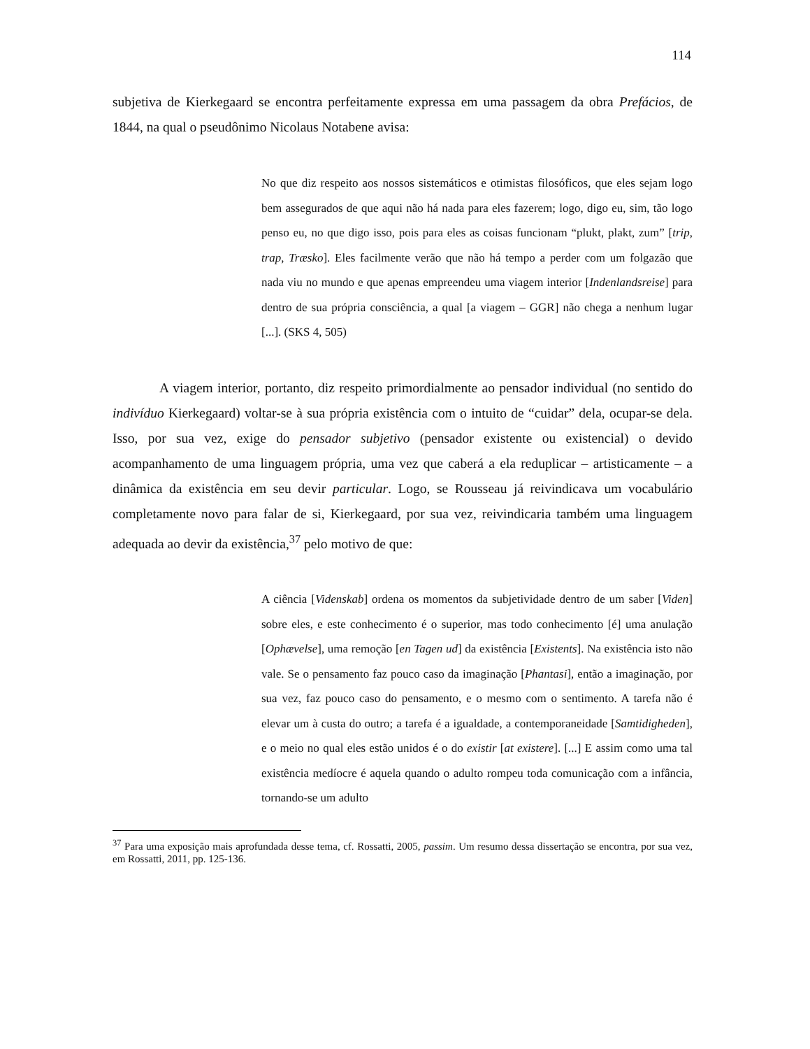114
subjetiva de Kierkegaard se encontra perfeitamente expressa em uma passagem da obra Prefácios, de 1844, na qual o pseudônimo Nicolaus Notabene avisa:
No que diz respeito aos nossos sistemáticos e otimistas filosóficos, que eles sejam logo bem assegurados de que aqui não há nada para eles fazerem; logo, digo eu, sim, tão logo penso eu, no que digo isso, pois para eles as coisas funcionam “plukt, plakt, zum” [trip, trap, Træsko]. Eles facilmente verão que não há tempo a perder com um folgazão que nada viu no mundo e que apenas empreendeu uma viagem interior [Indenlandsreise] para dentro de sua própria consciência, a qual [a viagem – GGR] não chega a nenhum lugar [...]. (SKS 4, 505)
A viagem interior, portanto, diz respeito primordialmente ao pensador individual (no sentido do indivíduo Kierkegaard) voltar-se à sua própria existência com o intuito de “cuidar” dela, ocupar-se dela. Isso, por sua vez, exige do pensador subjetivo (pensador existente ou existencial) o devido acompanhamento de uma linguagem própria, uma vez que caberá a ela reduplicar – artisticamente – a dinâmica da existência em seu devir particular. Logo, se Rousseau já reivindicava um vocabulário completamente novo para falar de si, Kierkegaard, por sua vez, reivindicaria também uma linguagem adequada ao devir da existência,<sup>37</sup> pelo motivo de que:
A ciência [Videnskab] ordena os momentos da subjetividade dentro de um saber [Viden] sobre eles, e este conhecimento é o superior, mas todo conhecimento [é] uma anulação [Ophævelse], uma remoção [en Tagen ud] da existência [Existents]. Na existência isto não vale. Se o pensamento faz pouco caso da imaginação [Phantasi], então a imaginação, por sua vez, faz pouco caso do pensamento, e o mesmo com o sentimento. A tarefa não é elevar um à custa do outro; a tarefa é a igualdade, a contemporaneidade [Samtidigheden], e o meio no qual eles estão unidos é o do existir [at existere]. [...] E assim como uma tal existência medíocre é aquela quando o adulto rompeu toda comunicação com a infância, tornando-se um adulto
<sup>37</sup> Para uma exposição mais aprofundada desse tema, cf. Rossatti, 2005, passim. Um resumo dessa dissertação se encontra, por sua vez, em Rossatti, 2011, pp. 125-136.